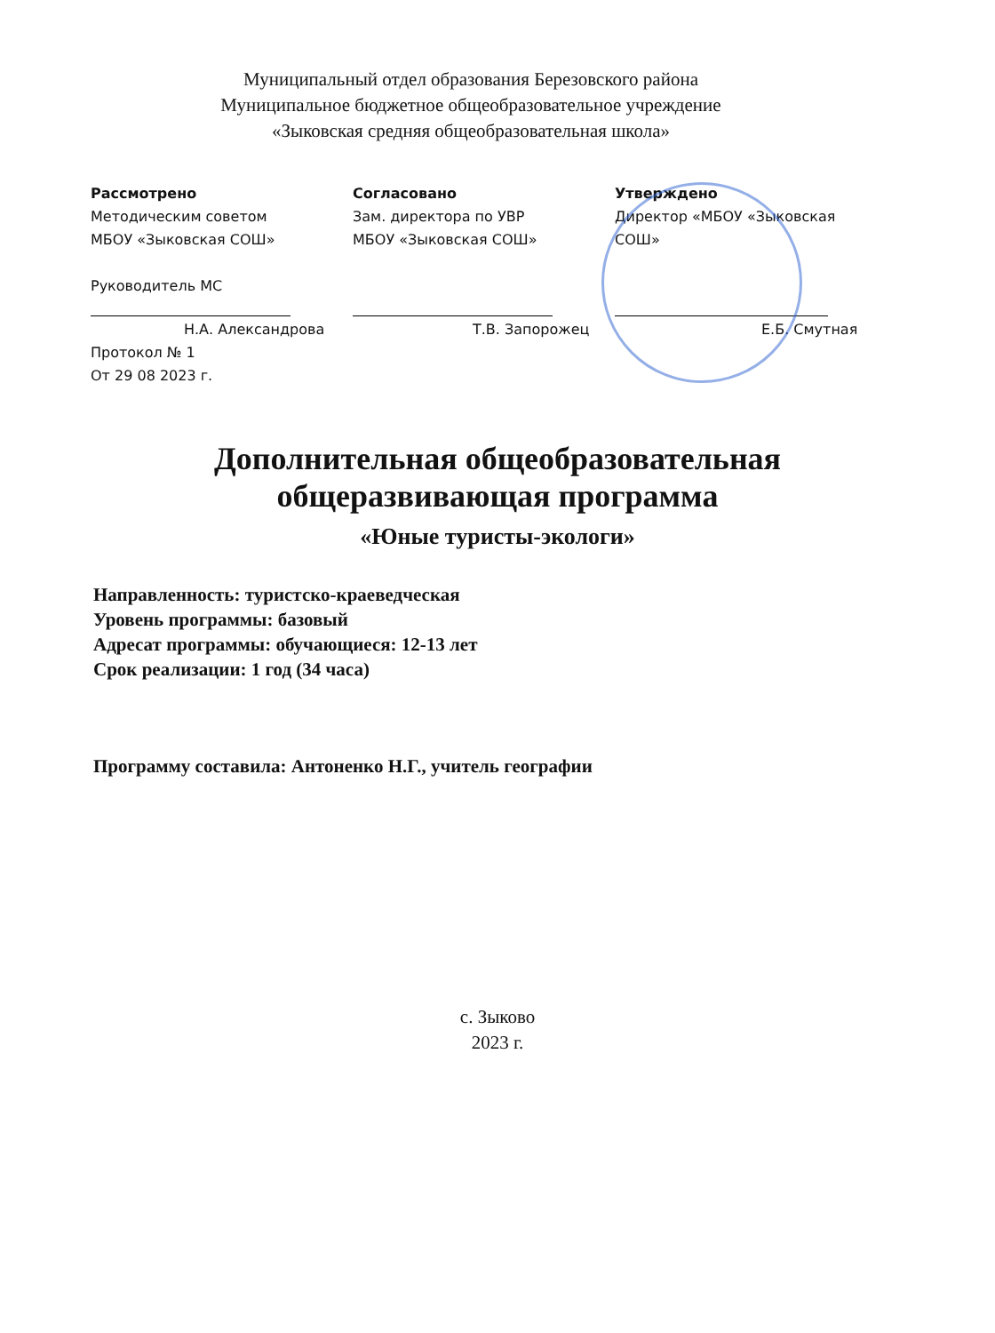Муниципальный отдел образования Березовского района
Муниципальное бюджетное общеобразовательное учреждение
«Зыковская средняя общеобразовательная школа»
Рассмотрено
Методическим советом
МБОУ «Зыковская СОШ»
Руководитель МС
Н.А. Александрова
Протокол № 1
От 29 08 2023 г.
Согласовано
Зам. директора по УВР
МБОУ «Зыковская СОШ»
Т.В. Запорожец
Утверждено
Директор «МБОУ «Зыковская СОШ»
Е.Б. Смутная
Дополнительная общеобразовательная
общеразвивающая программа
«Юные туристы-экологи»
Направленность: туристско-краеведческая
Уровень программы: базовый
Адресат программы: обучающиеся: 12-13 лет
Срок реализации: 1 год (34 часа)
Программу составила: Антоненко Н.Г., учитель географии
с. Зыково
2023 г.